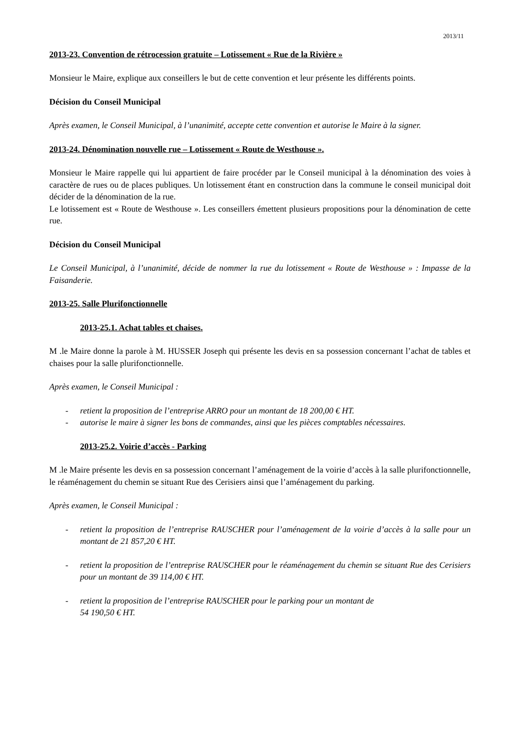2013/11
2013-23. Convention de rétrocession gratuite – Lotissement « Rue de la Rivière »
Monsieur le Maire, explique aux conseillers le but de cette convention et leur présente les différents points.
Décision du Conseil Municipal
Après examen, le Conseil Municipal, à l’unanimité, accepte cette convention et autorise le Maire à la signer.
2013-24. Dénomination nouvelle rue – Lotissement « Route de Westhouse ».
Monsieur le Maire rappelle qui lui appartient de faire procéder par le Conseil municipal à la dénomination des voies à caractère de rues ou de places publiques. Un lotissement étant en construction dans la commune le conseil municipal doit décider de la dénomination de la rue.
Le lotissement est « Route de Westhouse ». Les conseillers émettent plusieurs propositions pour la dénomination de cette rue.
Décision du Conseil Municipal
Le Conseil Municipal, à l’unanimité, décide de nommer la rue du lotissement « Route de Westhouse » : Impasse de la Faisanderie.
2013-25. Salle Plurifonctionnelle
2013-25.1. Achat tables et chaises.
M .le Maire donne la parole à M. HUSSER Joseph qui présente les devis en sa possession concernant l’achat de tables et chaises pour la salle plurifonctionnelle.
Après examen, le Conseil Municipal :
- retient la proposition de l’entreprise ARRO pour un montant de 18 200,00 € HT.
- autorise le maire à signer les bons de commandes, ainsi que les pièces comptables nécessaires.
2013-25.2. Voirie d’accès - Parking
M .le Maire présente les devis en sa possession concernant l’aménagement de la voirie d’accès à la salle plurifonctionnelle, le réaménagement du chemin se situant Rue des Cerisiers ainsi que l’aménagement du parking.
Après examen, le Conseil Municipal :
- retient la proposition de l’entreprise RAUSCHER pour l’aménagement de la voirie d’accès à la salle pour un montant de 21 857,20 € HT.
- retient la proposition de l’entreprise RAUSCHER pour le réaménagement du chemin se situant Rue des Cerisiers pour un montant de 39 114,00 € HT.
- retient la proposition de l’entreprise RAUSCHER pour le parking pour un montant de
54 190,50 € HT.